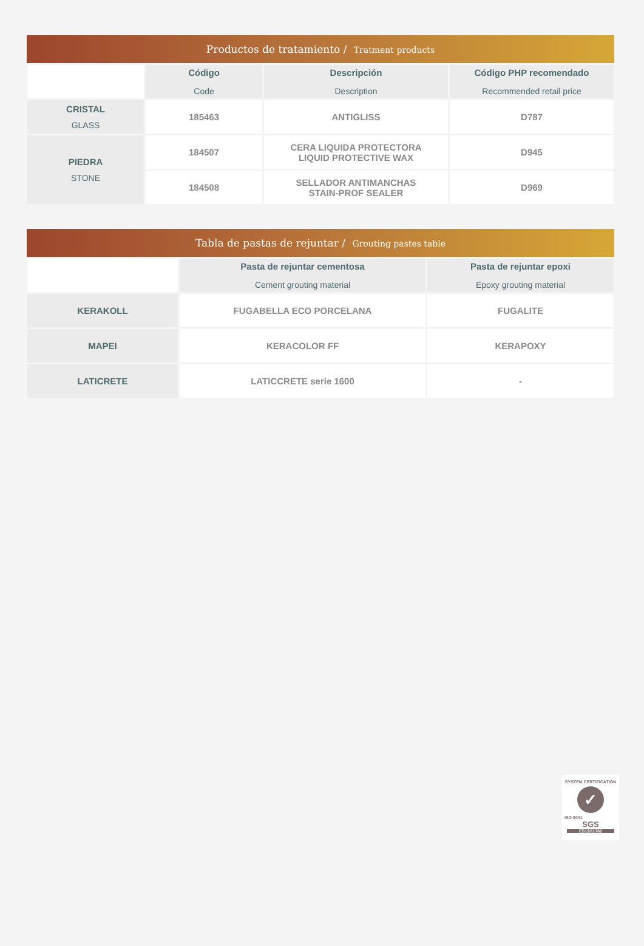Productos de tratamiento / Tratment products
| | Código Code | Descripción Description | Código PHP recomendado Recommended retail price |
| --- | --- | --- | --- |
| CRISTAL GLASS | 185463 | ANTIGLISS | D787 |
| PIEDRA STONE | 184507 | CERA LIQUIDA PROTECTORA LIQUID PROTECTIVE WAX | D945 |
| | 184508 | SELLADOR ANTIMANCHAS STAIN-PROF SEALER | D969 |
Tabla de pastas de rejuntar / Grouting pastes table
| | Pasta de rejuntar cementosa Cement grouting material | Pasta de rejuntar epoxi Epoxy grouting material |
| --- | --- | --- |
| KERAKOLL | FUGABELLA ECO PORCELANA | FUGALITE |
| MAPEI | KERACOLOR FF | KERAPOXY |
| LATICRETE | LATICCRETE serie 1600 | - |
SYSTEM CERTIFICATION
✓
ISO 9001
SGS
ES12/11762